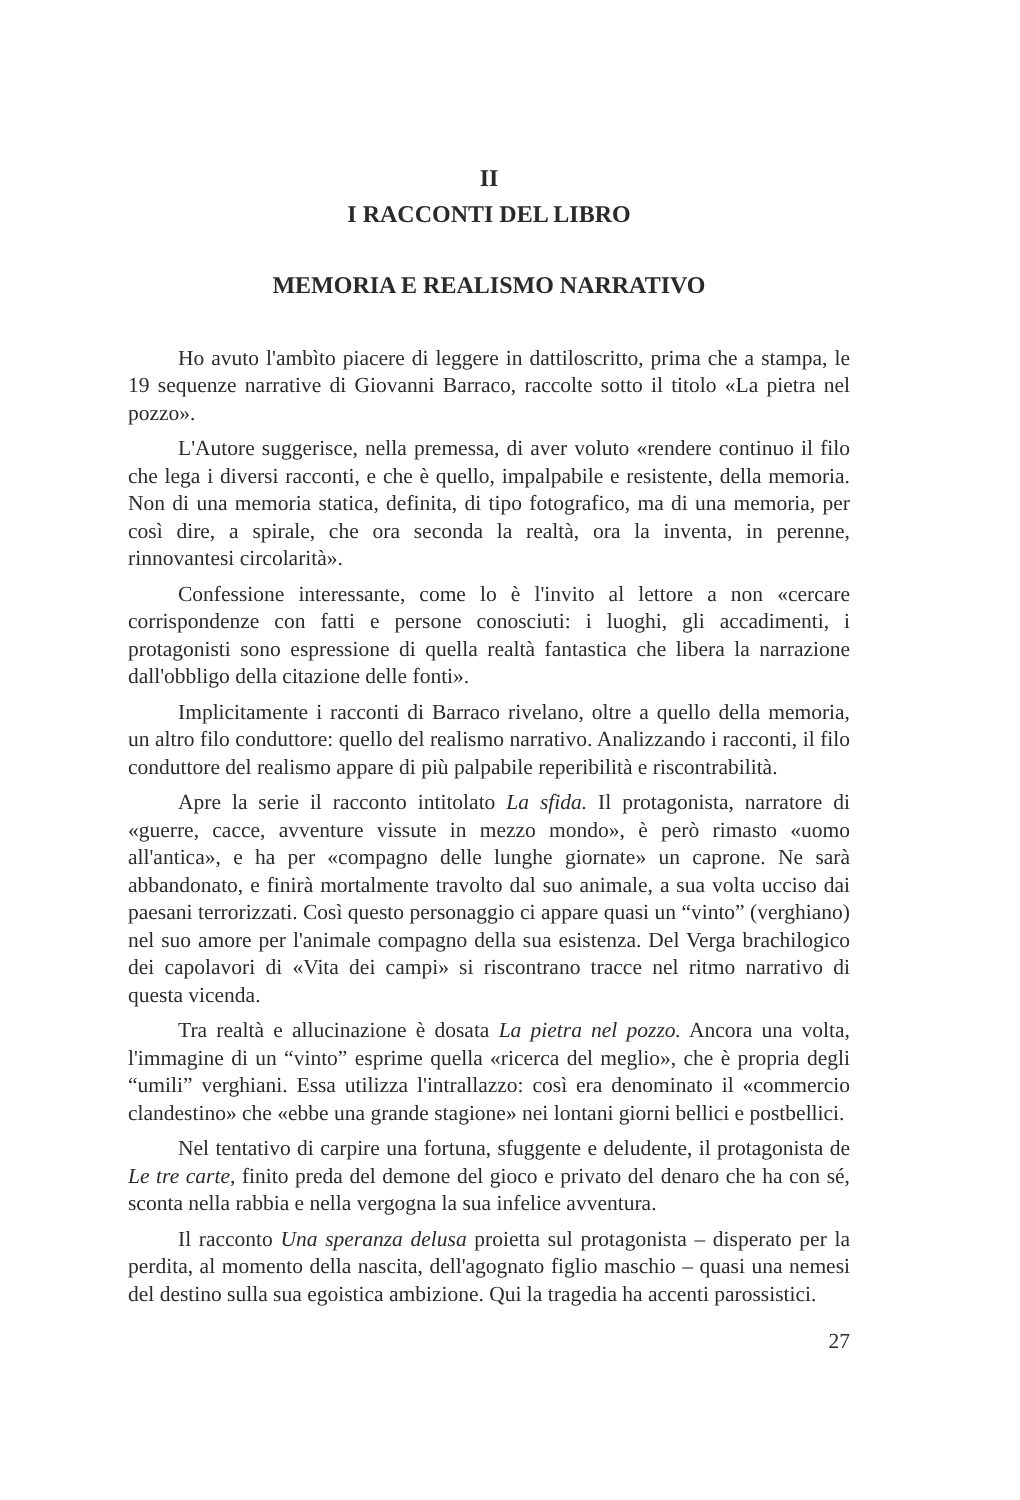II
I RACCONTI DEL LIBRO
MEMORIA E REALISMO NARRATIVO
Ho avuto l'ambìto piacere di leggere in dattiloscritto, prima che a stampa, le 19 sequenze narrative di Giovanni Barraco, raccolte sotto il titolo «La pietra nel pozzo».
L'Autore suggerisce, nella premessa, di aver voluto «rendere continuo il filo che lega i diversi racconti, e che è quello, impalpabile e resistente, della memoria. Non di una memoria statica, definita, di tipo fotografico, ma di una memoria, per così dire, a spirale, che ora seconda la realtà, ora la inventa, in perenne, rinnovantesi circolarità».
Confessione interessante, come lo è l'invito al lettore a non «cercare corrispondenze con fatti e persone conosciuti: i luoghi, gli accadimenti, i protagonisti sono espressione di quella realtà fantastica che libera la narrazione dall'obbligo della citazione delle fonti».
Implicitamente i racconti di Barraco rivelano, oltre a quello della memoria, un altro filo conduttore: quello del realismo narrativo. Analizzando i racconti, il filo conduttore del realismo appare di più palpabile reperibilità e riscontrabilità.
Apre la serie il racconto intitolato La sfida. Il protagonista, narratore di «guerre, cacce, avventure vissute in mezzo mondo», è però rimasto «uomo all'antica», e ha per «compagno delle lunghe giornate» un caprone. Ne sarà abbandonato, e finirà mortalmente travolto dal suo animale, a sua volta ucciso dai paesani terrorizzati. Così questo personaggio ci appare quasi un “vinto” (verghiano) nel suo amore per l'animale compagno della sua esistenza. Del Verga brachilogico dei capolavori di «Vita dei campi» si riscontrano tracce nel ritmo narrativo di questa vicenda.
Tra realtà e allucinazione è dosata La pietra nel pozzo. Ancora una volta, l'immagine di un “vinto” esprime quella «ricerca del meglio», che è propria degli “umili” verghiani. Essa utilizza l'intrallazzo: così era denominato il «commercio clandestino» che «ebbe una grande stagione» nei lontani giorni bellici e postbellici.
Nel tentativo di carpire una fortuna, sfuggente e deludente, il protagonista de Le tre carte, finito preda del demone del gioco e privato del denaro che ha con sé, sconta nella rabbia e nella vergogna la sua infelice avventura.
Il racconto Una speranza delusa proietta sul protagonista – disperato per la perdita, al momento della nascita, dell'agognato figlio maschio – quasi una nemesi del destino sulla sua egoistica ambizione. Qui la tragedia ha accenti parossistici.
27